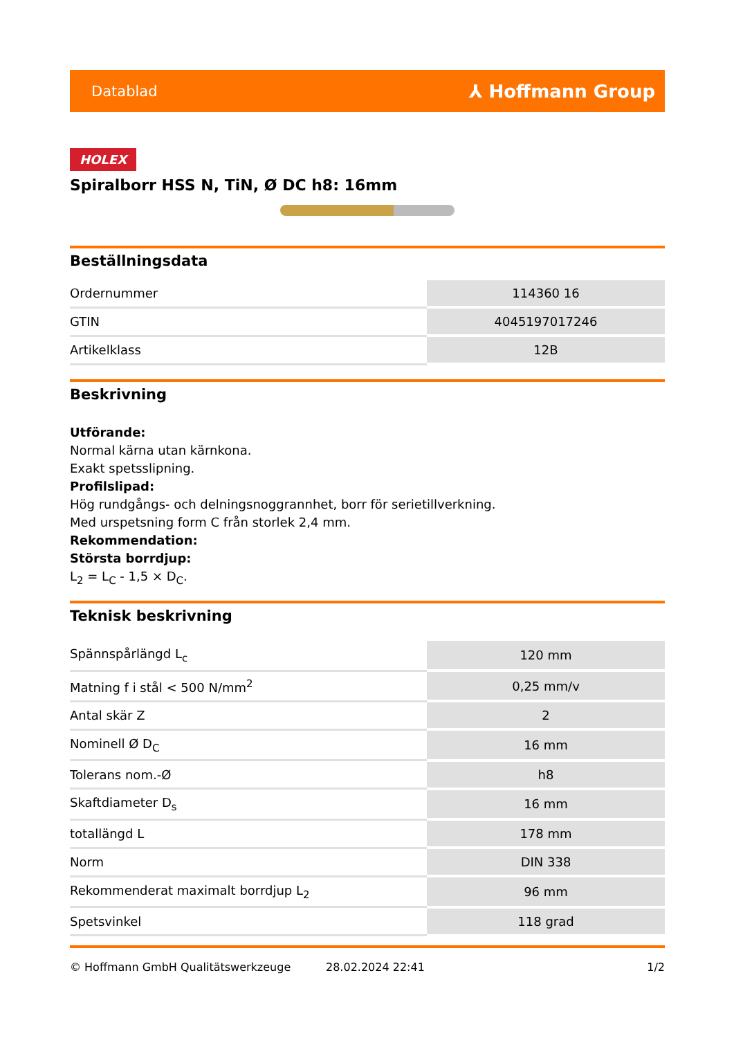Datablad ⅄ Hoffmann Group
HOLEX
Spiralborr HSS N, TiN, Ø DC h8: 16mm
Beställningsdata
| Ordernummer | 114360 16 |
| GTIN | 4045197017246 |
| Artikelklass | 12B |
Beskrivning
Utförande:
Normal kärna utan kärnkona.
Exakt spetsslipning.
Profilslipad:
Hög rundgångs- och delningsnoggrannhet, borr för serietillverkning.
Med urspetsning form C från storlek 2,4 mm.
Rekommendation:
Största borrdjup:
L<sub>2</sub> = L<sub>C</sub> - 1,5 × D<sub>C</sub>.
Teknisk beskrivning
| Spännspårlängd L<sub>c</sub> | 120 mm |
| Matning f i stål < 500 N/mm<sup>2</sup> | 0,25 mm/v |
| Antal skär Z | 2 |
| Nominell Ø D<sub>C</sub> | 16 mm |
| Tolerans nom.-Ø | h8 |
| Skaftdiameter D<sub>s</sub> | 16 mm |
| totallängd L | 178 mm |
| Norm | DIN 338 |
| Rekommenderat maximalt borrdjup L<sub>2</sub> | 96 mm |
| Spetsvinkel | 118 grad |
© Hoffmann GmbH Qualitätswerkzeuge 28.02.2024 22:41 1/2